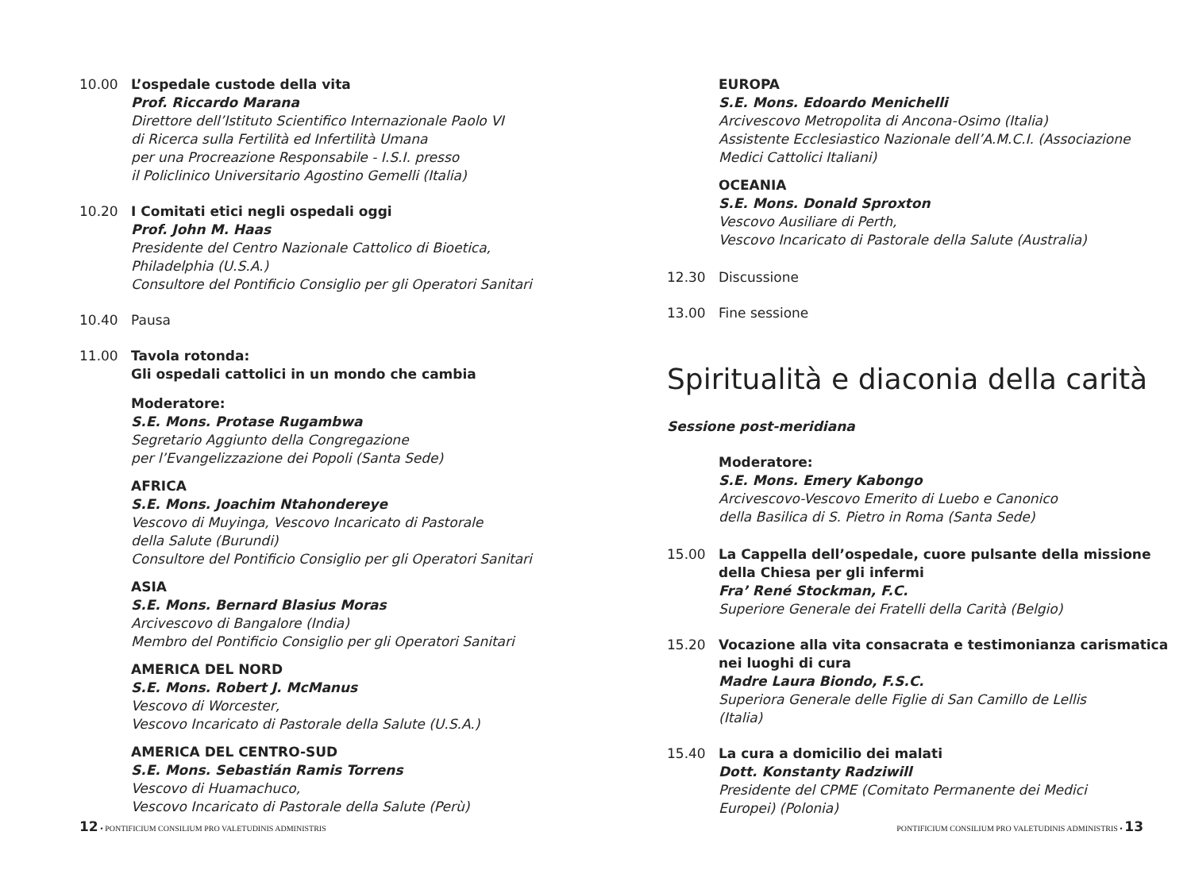10.00 L’ospedale custode della vita
Prof. Riccardo Marana
Direttore dell’Istituto Scientifico Internazionale Paolo VI
di Ricerca sulla Fertilità ed Infertilità Umana
per una Procreazione Responsabile - I.S.I. presso
il Policlinico Universitario Agostino Gemelli (Italia)
10.20 I Comitati etici negli ospedali oggi
Prof. John M. Haas
Presidente del Centro Nazionale Cattolico di Bioetica,
Philadelphia (U.S.A.)
Consultore del Pontificio Consiglio per gli Operatori Sanitari
10.40 Pausa
11.00 Tavola rotonda:
Gli ospedali cattolici in un mondo che cambia
Moderatore:
S.E. Mons. Protase Rugambwa
Segretario Aggiunto della Congregazione
per l’Evangelizzazione dei Popoli (Santa Sede)
AFRICA
S.E. Mons. Joachim Ntahondereye
Vescovo di Muyinga, Vescovo Incaricato di Pastorale
della Salute (Burundi)
Consultore del Pontificio Consiglio per gli Operatori Sanitari
ASIA
S.E. Mons. Bernard Blasius Moras
Arcivescovo di Bangalore (India)
Membro del Pontificio Consiglio per gli Operatori Sanitari
AMERICA DEL NORD
S.E. Mons. Robert J. McManus
Vescovo di Worcester,
Vescovo Incaricato di Pastorale della Salute (U.S.A.)
AMERICA DEL CENTRO-SUD
S.E. Mons. Sebastián Ramis Torrens
Vescovo di Huamachuco,
Vescovo Incaricato di Pastorale della Salute (Perù)
12 • PONTIFICIUM CONSILIUM PRO VALETUDINIS ADMINISTRIS
EUROPA
S.E. Mons. Edoardo Menichelli
Arcivescovo Metropolita di Ancona-Osimo (Italia)
Assistente Ecclesiastico Nazionale dell’A.M.C.I. (Associazione
Medici Cattolici Italiani)
OCEANIA
S.E. Mons. Donald Sproxton
Vescovo Ausiliare di Perth,
Vescovo Incaricato di Pastorale della Salute (Australia)
12.30 Discussione
13.00 Fine sessione
Spiritualità e diaconia della carità
Sessione post-meridiana
Moderatore:
S.E. Mons. Emery Kabongo
Arcivescovo-Vescovo Emerito di Luebo e Canonico
della Basilica di S. Pietro in Roma (Santa Sede)
15.00 La Cappella dell’ospedale, cuore pulsante della missione
della Chiesa per gli infermi
Fra’ René Stockman, F.C.
Superiore Generale dei Fratelli della Carità (Belgio)
15.20 Vocazione alla vita consacrata e testimonianza carismatica
nei luoghi di cura
Madre Laura Biondo, F.S.C.
Superiora Generale delle Figlie di San Camillo de Lellis
(Italia)
15.40 La cura a domicilio dei malati
Dott. Konstanty Radziwill
Presidente del CPME (Comitato Permanente dei Medici
Europei) (Polonia)
PONTIFICIUM CONSILIUM PRO VALETUDINIS ADMINISTRIS • 13